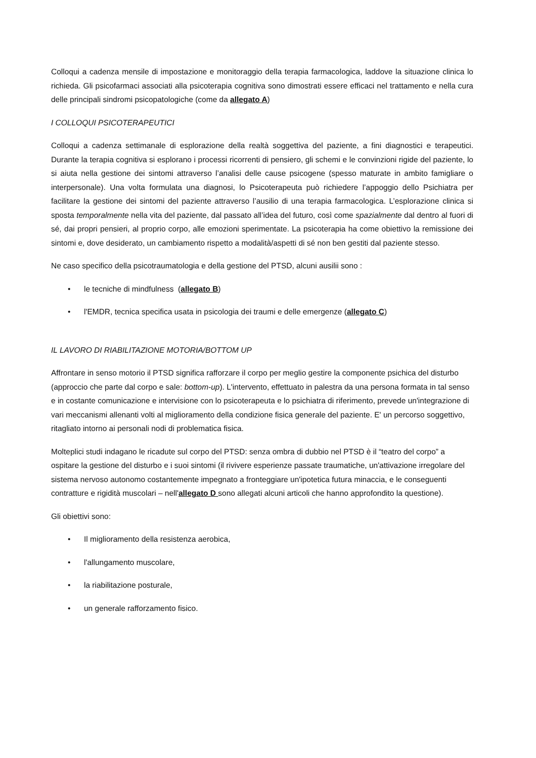Colloqui a cadenza mensile di impostazione e monitoraggio della terapia farmacologica, laddove la situazione clinica lo richieda. Gli psicofarmaci associati alla psicoterapia cognitiva sono dimostrati essere efficaci nel trattamento e nella cura delle principali sindromi psicopatologiche (come da allegato A)
I COLLOQUI PSICOTERAPEUTICI
Colloqui a cadenza settimanale di esplorazione della realtà soggettiva del paziente, a fini diagnostici e terapeutici. Durante la terapia cognitiva si esplorano i processi ricorrenti di pensiero, gli schemi e le convinzioni rigide del paziente, lo si aiuta nella gestione dei sintomi attraverso l’analisi delle cause psicogene (spesso maturate in ambito famigliare o interpersonale). Una volta formulata una diagnosi, lo Psicoterapeuta può richiedere l’appoggio dello Psichiatra per facilitare la gestione dei sintomi del paziente attraverso l’ausilio di una terapia farmacologica. L’esplorazione clinica si sposta temporalmente nella vita del paziente, dal passato all’idea del futuro, così come spazialmente dal dentro al fuori di sé, dai propri pensieri, al proprio corpo, alle emozioni sperimentate. La psicoterapia ha come obiettivo la remissione dei sintomi e, dove desiderato, un cambiamento rispetto a modalità/aspetti di sé non ben gestiti dal paziente stesso.
Ne caso specifico della psicotraumatologia e della gestione del PTSD, alcuni ausilii sono :
• le tecniche di mindfulness (allegato B)
• l'EMDR, tecnica specifica usata in psicologia dei traumi e delle emergenze (allegato C)
IL LAVORO DI RIABILITAZIONE MOTORIA/BOTTOM UP
Affrontare in senso motorio il PTSD significa rafforzare il corpo per meglio gestire la componente psichica del disturbo (approccio che parte dal corpo e sale: bottom-up). L'intervento, effettuato in palestra da una persona formata in tal senso e in costante comunicazione e intervisione con lo psicoterapeuta e lo psichiatra di riferimento, prevede un'integrazione di vari meccanismi allenanti volti al miglioramento della condizione fisica generale del paziente. E' un percorso soggettivo, ritagliato intorno ai personali nodi di problematica fisica.
Molteplici studi indagano le ricadute sul corpo del PTSD: senza ombra di dubbio nel PTSD è il “teatro del corpo” a ospitare la gestione del disturbo e i suoi sintomi (il rivivere esperienze passate traumatiche, un'attivazione irregolare del sistema nervoso autonomo costantemente impegnato a fronteggiare un'ipotetica futura minaccia, e le conseguenti contratture e rigidità muscolari – nell'allegato D sono allegati alcuni articoli che hanno approfondito la questione).
Gli obiettivi sono:
• Il miglioramento della resistenza aerobica,
• l'allungamento muscolare,
• la riabilitazione posturale,
• un generale rafforzamento fisico.